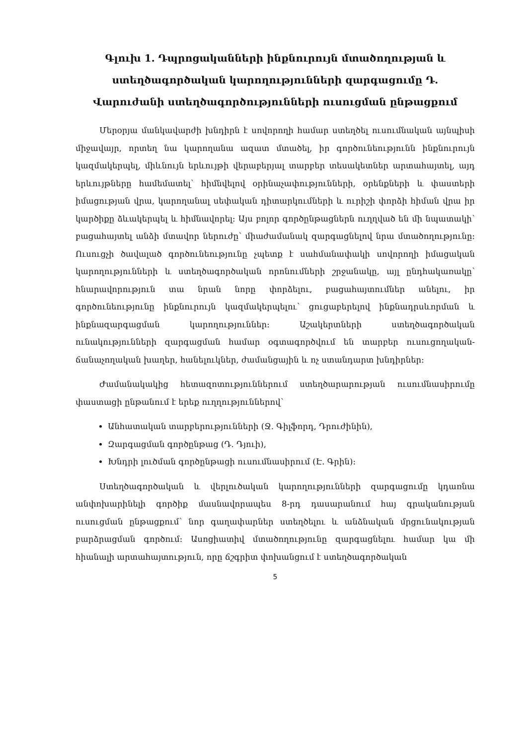Գլուխ 1. Դպրոցականների ինքնուրույն մտածողության և ստեղծագործական կարողությունների զարգացումը Դ. Վարուժանի ստեղծագործությունների ուսուցման ընթացքում
Մերօրյա մանկավարժի խնդիրն է սովորողի համար ստեղծել ուսումնական այնպիսի միջավայր, որտեղ նա կարողանա ազատ մտածել, իր գործունեությունն ինքնուրույն կազմակերպել, միևնույն երևույթի վերաբերյալ տարբեր տեսակետներ արտահայտել, այդ երևույթները համեմատել՝ հիմնվելով օրինաչափությունների, օրենքների և փաստերի իմացության վրա, կարողանալ սեփական դիտարկումների և ուրիշի փորձի հիման վրա իր կարծիքը ձևակերպել և հիմնավորել։ Այս բոլոր գործընթացներն ուղղված են մի նպատակի՝ բացահայտել անձի մտավոր ներուժը՝ միաժամանակ զարգացնելով նրա մտածողությունը։ Ուսուցչի ծավալած գործունեությունը չպետք է սահմանափակի սովորողի իմացական կարողությունների և ստեղծագործական որոնումների շրջանակը, այլ ընդհակառակը՝ հնարավորություն տա նրան նորը փորձելու, բացահայտումներ անելու, իր գործունեությունը ինքնուրույն կազմակերպելու՝ ցուցաբերելով ինքնադրսևորման և ինքնազարգացման կարողություններ։ Աշակերտների ստեղծագործական ունակությունների զարգացման համար օգտագործվում են տարբեր ուսուցողական-ճանաչողական խաղեր, հանելուկներ, ժամանցային և ոչ ստանդարտ խնդիրներ։
Ժամանակակից հետազոտություններում ստեղծարարության ուսումնասիրումը փաստացի ընթանում է երեք ուղղություններով՝
Անհատական տարբերությունների (Ջ. Գիլֆորդ, Դրուժինին),
Զարգացման գործընթաց (Դ. Դյուի),
Խնդրի լուծման գործընթացի ուսումնասիրում (Է. Գրին)։
Ստեղծագործական և վերլուծական կարողությունների զարգացումը կդառնա անփոխարինելի գործիք մասնավորապես 8-րդ դասարանում հայ գրականության ուսուցման ընթացքում՝ նոր գաղափարներ ստեղծելու և անձնական մրցունակության բարձրացման գործում։ Ասոցիատիվ մտածողությունը զարգացնելու համար կա մի հիանալի արտահայտություն, որը ճշգրիտ փոխանցում է ստեղծագործական
5